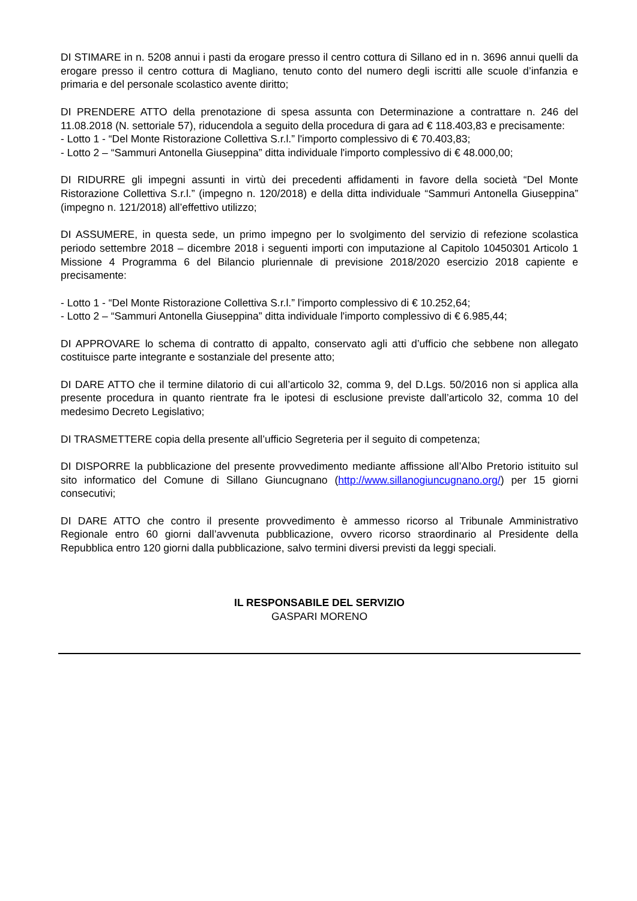DI STIMARE in n. 5208 annui i pasti da erogare presso il centro cottura di Sillano ed in n. 3696 annui quelli da erogare presso il centro cottura di Magliano, tenuto conto del numero degli iscritti alle scuole d’infanzia e primaria e del personale scolastico avente diritto;
DI PRENDERE ATTO della prenotazione di spesa assunta con Determinazione a contrattare n. 246 del 11.08.2018 (N. settoriale 57), riducendola a seguito della procedura di gara ad € 118.403,83 e precisamente:
- Lotto 1 - “Del Monte Ristorazione Collettiva S.r.l.” l'importo complessivo di € 70.403,83;
- Lotto 2 – “Sammuri Antonella Giuseppina” ditta individuale l'importo complessivo di € 48.000,00;
DI RIDURRE gli impegni assunti in virtù dei precedenti affidamenti in favore della società “Del Monte Ristorazione Collettiva S.r.l.” (impegno n. 120/2018) e della ditta individuale “Sammuri Antonella Giuseppina” (impegno n. 121/2018) all’effettivo utilizzo;
DI ASSUMERE, in questa sede, un primo impegno per lo svolgimento del servizio di refezione scolastica periodo settembre 2018 – dicembre 2018 i seguenti importi con imputazione al Capitolo 10450301 Articolo 1 Missione 4 Programma 6 del Bilancio pluriennale di previsione 2018/2020 esercizio 2018 capiente e precisamente:
- Lotto 1 - “Del Monte Ristorazione Collettiva S.r.l.” l'importo complessivo di € 10.252,64;
- Lotto 2 – “Sammuri Antonella Giuseppina” ditta individuale l'importo complessivo di € 6.985,44;
DI APPROVARE lo schema di contratto di appalto, conservato agli atti d’ufficio che sebbene non allegato costituisce parte integrante e sostanziale del presente atto;
DI DARE ATTO che il termine dilatorio di cui all’articolo 32, comma 9, del D.Lgs. 50/2016 non si applica alla presente procedura in quanto rientrate fra le ipotesi di esclusione previste dall’articolo 32, comma 10 del medesimo Decreto Legislativo;
DI TRASMETTERE copia della presente all’ufficio Segreteria per il seguito di competenza;
DI DISPORRE la pubblicazione del presente provvedimento mediante affissione all’Albo Pretorio istituito sul sito informatico del Comune di Sillano Giuncugnano (http://www.sillanogiuncugnano.org/) per 15 giorni consecutivi;
DI DARE ATTO che contro il presente provvedimento è ammesso ricorso al Tribunale Amministrativo Regionale entro 60 giorni dall’avvenuta pubblicazione, ovvero ricorso straordinario al Presidente della Repubblica entro 120 giorni dalla pubblicazione, salvo termini diversi previsti da leggi speciali.
IL RESPONSABILE DEL SERVIZIO
GASPARI MORENO